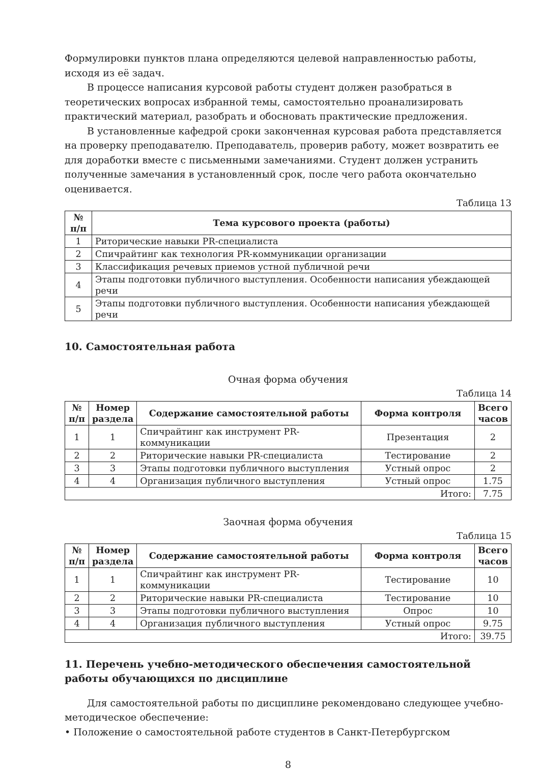Формулировки пунктов плана определяются целевой направленностью работы, исходя из её задач.
В процессе написания курсовой работы студент должен разобраться в теоретических вопросах избранной темы, самостоятельно проанализировать практический материал, разобрать и обосновать практические предложения.
В установленные кафедрой сроки законченная курсовая работа представляется на проверку преподавателю. Преподаватель, проверив работу, может возвратить ее для доработки вместе с письменными замечаниями. Студент должен устранить полученные замечания в установленный срок, после чего работа окончательно оценивается.
Таблица 13
| № п/п | Тема курсового проекта (работы) |
| --- | --- |
| 1 | Риторические навыки PR-специалиста |
| 2 | Спичрайтинг как технология PR-коммуникации организации |
| 3 | Классификация речевых приемов устной публичной речи |
| 4 | Этапы подготовки публичного выступления. Особенности написания убеждающей речи |
| 5 | Этапы подготовки публичного выступления. Особенности написания убеждающей речи |
10. Самостоятельная работа
Очная форма обучения
Таблица 14
| № п/п | Номер раздела | Содержание самостоятельной работы | Форма контроля | Всего часов |
| --- | --- | --- | --- | --- |
| 1 | 1 | Спичрайтинг как инструмент PR-коммуникации | Презентация | 2 |
| 2 | 2 | Риторические навыки PR-специалиста | Тестирование | 2 |
| 3 | 3 | Этапы подготовки публичного выступления | Устный опрос | 2 |
| 4 | 4 | Организация публичного выступления | Устный опрос | 1.75 |
| Итого: | | | | 7.75 |
Заочная форма обучения
Таблица 15
| № п/п | Номер раздела | Содержание самостоятельной работы | Форма контроля | Всего часов |
| --- | --- | --- | --- | --- |
| 1 | 1 | Спичрайтинг как инструмент PR-коммуникации | Тестирование | 10 |
| 2 | 2 | Риторические навыки PR-специалиста | Тестирование | 10 |
| 3 | 3 | Этапы подготовки публичного выступления | Опрос | 10 |
| 4 | 4 | Организация публичного выступления | Устный опрос | 9.75 |
| Итого: | | | | 39.75 |
11. Перечень учебно-методического обеспечения самостоятельной работы обучающихся по дисциплине
Для самостоятельной работы по дисциплине рекомендовано следующее учебно-методическое обеспечение:
• Положение о самостоятельной работе студентов в Санкт-Петербургском
8